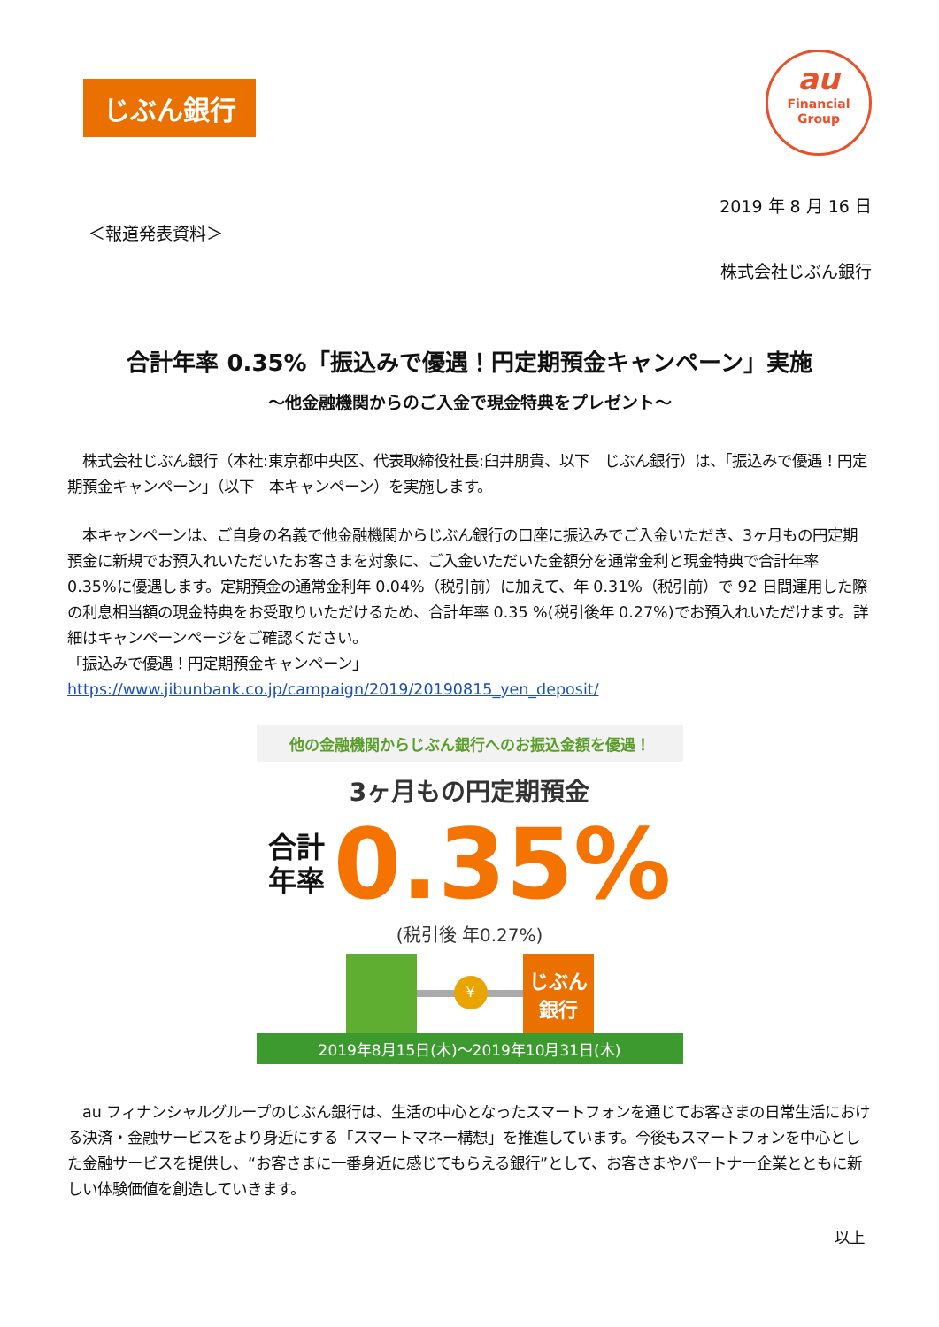じぶん銀行
au
Financial
Group
2019 年 8 月 16 日
＜報道発表資料＞
株式会社じぶん銀行
合計年率 0.35%「振込みで優遇！円定期預金キャンペーン」実施
～他金融機関からのご入金で現金特典をプレゼント～
　株式会社じぶん銀行（本社:東京都中央区、代表取締役社長:臼井朋貴、以下　じぶん銀行）は、「振込みで優遇！円定期預金キャンペーン」（以下　本キャンペーン）を実施します。
　本キャンペーンは、ご自身の名義で他金融機関からじぶん銀行の口座に振込みでご入金いただき、3ヶ月もの円定期預金に新規でお預入れいただいたお客さまを対象に、ご入金いただいた金額分を通常金利と現金特典で合計年率 0.35%に優遇します。定期預金の通常金利年 0.04%（税引前）に加えて、年 0.31%（税引前）で 92 日間運用した際の利息相当額の現金特典をお受取りいただけるため、合計年率 0.35 %(税引後年 0.27%)でお預入れいただけます。詳細はキャンペーンページをご確認ください。
「振込みで優遇！円定期預金キャンペーン」
https://www.jibunbank.co.jp/campaign/2019/20190815_yen_deposit/
他の金融機関からじぶん銀行へのお振込金額を優遇！
3ヶ月もの円定期預金
合計
年率
0.35%
(税引後 年0.27%)
¥
じぶん
銀行
2019年8月15日(木)～2019年10月31日(木)
　au フィナンシャルグループのじぶん銀行は、生活の中心となったスマートフォンを通じてお客さまの日常生活における決済・金融サービスをより身近にする「スマートマネー構想」を推進しています。今後もスマートフォンを中心とした金融サービスを提供し、“お客さまに一番身近に感じてもらえる銀行”として、お客さまやパートナー企業とともに新しい体験価値を創造していきます。
以上